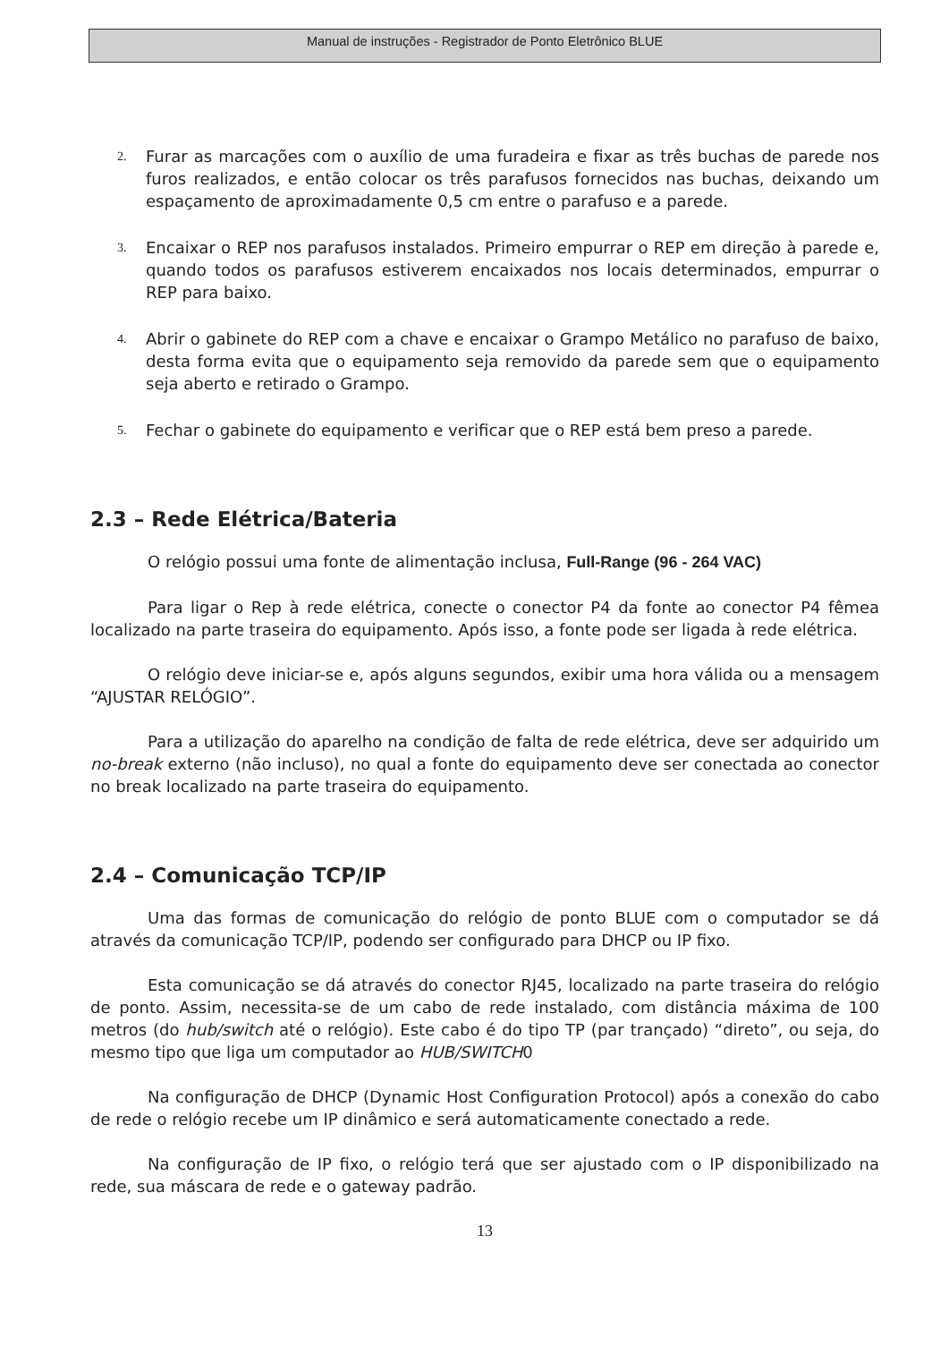Manual de instruções - Registrador de Ponto Eletrônico BLUE
2. Furar as marcações com o auxílio de uma furadeira e fixar as três buchas de parede nos furos realizados, e então colocar os três parafusos fornecidos nas buchas, deixando um espaçamento de aproximadamente 0,5 cm entre o parafuso e a parede.
3. Encaixar o REP nos parafusos instalados. Primeiro empurrar o REP em direção à parede e, quando todos os parafusos estiverem encaixados nos locais determinados, empurrar o REP para baixo.
4. Abrir o gabinete do REP com a chave e encaixar o Grampo Metálico no parafuso de baixo, desta forma evita que o equipamento seja removido da parede sem que o equipamento seja aberto e retirado o Grampo.
5. Fechar o gabinete do equipamento e verificar que o REP está bem preso a parede.
2.3 – Rede Elétrica/Bateria
O relógio possui uma fonte de alimentação inclusa, Full-Range (96 - 264 VAC)
Para ligar o Rep à rede elétrica, conecte o conector P4 da fonte ao conector P4 fêmea localizado na parte traseira do equipamento. Após isso, a fonte pode ser ligada à rede elétrica.
O relógio deve iniciar-se e, após alguns segundos, exibir uma hora válida ou a mensagem “AJUSTAR RELÓGIO”.
Para a utilização do aparelho na condição de falta de rede elétrica, deve ser adquirido um no-break externo (não incluso), no qual a fonte do equipamento deve ser conectada ao conector no break localizado na parte traseira do equipamento.
2.4 – Comunicação TCP/IP
Uma das formas de comunicação do relógio de ponto BLUE com o computador se dá através da comunicação TCP/IP, podendo ser configurado para DHCP ou IP fixo.
Esta comunicação se dá através do conector RJ45, localizado na parte traseira do relógio de ponto. Assim, necessita-se de um cabo de rede instalado, com distância máxima de 100 metros (do hub/switch até o relógio). Este cabo é do tipo TP (par trançado) “direto”, ou seja, do mesmo tipo que liga um computador ao HUB/SWITCH0
Na configuração de DHCP (Dynamic Host Configuration Protocol) após a conexão do cabo de rede o relógio recebe um IP dinâmico e será automaticamente conectado a rede.
Na configuração de IP fixo, o relógio terá que ser ajustado com o IP disponibilizado na rede, sua máscara de rede e o gateway padrão.
13